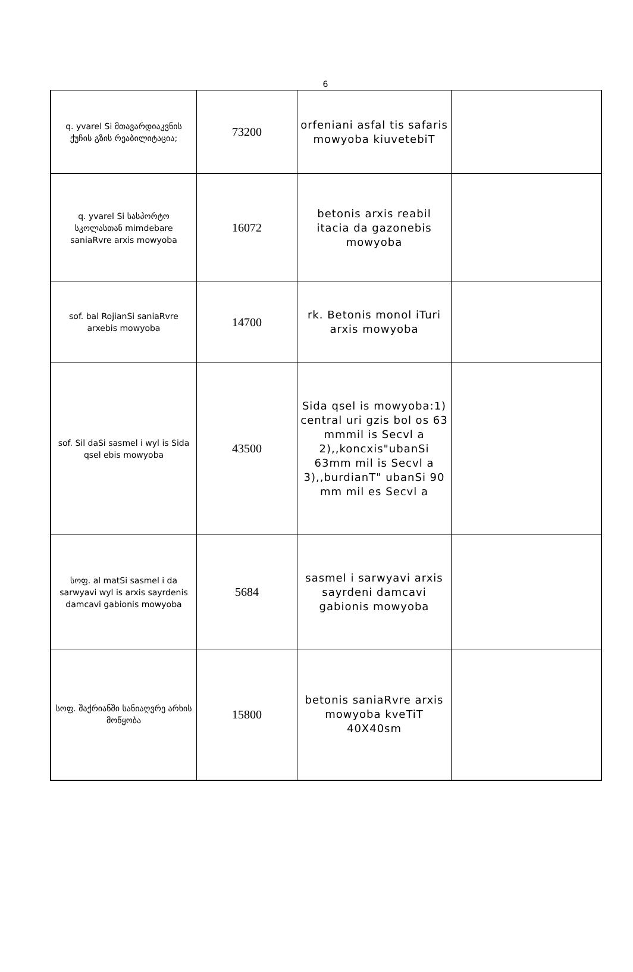6
| q. yvarel Si მთავარდიაკვნის ქუჩის გზის რეაბილიტაცია; | 73200 | orfeniani asfal tis safaris mowyoba kiuvetebiT | |
| q. yvarel Si სასპორტო სკოლასთან mimdebare saniaRvre arxis mowyoba | 16072 | betonis arxis reabil itacia da gazonebis mowyoba | |
| sof. bal RojianSi saniaRvre arxebis mowyoba | 14700 | rk. Betonis monol iTuri arxis mowyoba | |
| sof. Sil daSi sasmel i wyl is Sida qsel ebis mowyoba | 43500 | Sida qsel is mowyoba:1) central uri gzis bol os 63 mmmil is Secvl a 2),,koncxis"ubanSi 63mm mil is Secvl a 3),,burdianT" ubanSi 90 mm mil es Secvl a | |
| სოფ. al matSi sasmel i da sarwyavi wyl is arxis sayrdenis damcavi gabionis mowyoba | 5684 | sasmel i sarwyavi arxis sayrdeni damcavi gabionis mowyoba | |
| სოფ. შაქრიანში სანიაღვრე არხის მოწყობა | 15800 | betonis saniaRvre arxis mowyoba kveTiT 40X40sm | |